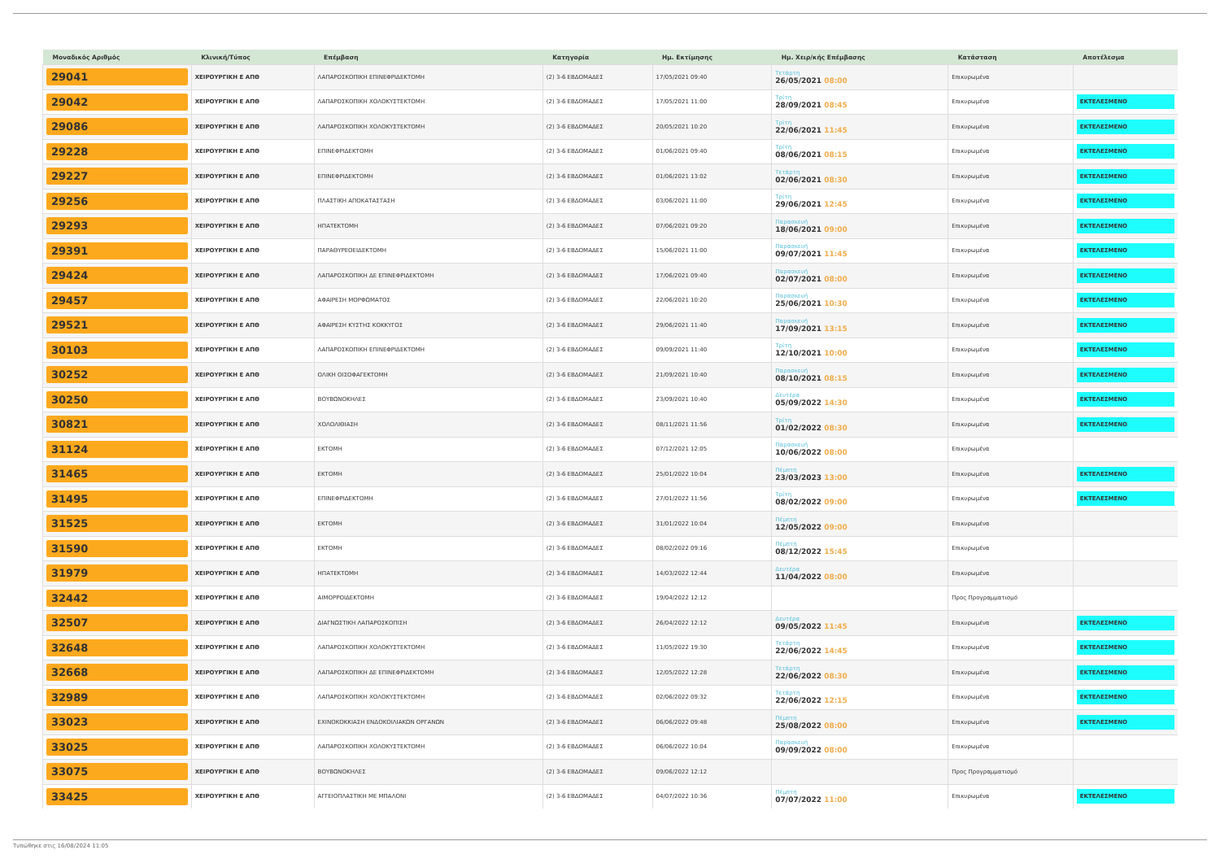| Μοναδικός Αριθμός | Κλινική/Τύπος | Επέμβαση | Κατηγορία | Ημ. Εκτίμησης | Ημ. Χειρ/κής Επέμβασης | Κατάσταση | Αποτέλεσμα |
| --- | --- | --- | --- | --- | --- | --- | --- |
| 29041 | ΧΕΙΡΟΥΡΓΙΚΗ Ε ΑΠΘ | ΛΑΠΑΡΟΣΚΟΠΙΚΗ ΕΠΙΝΕΦΡΙΔΕΚΤΟΜΗ | (2) 3-6 ΕΒΔΟΜΑΔΕΣ | 17/05/2021 09:40 | Τετάρτη 26/05/2021 08:00 | Επικυρωμένα | |
| 29042 | ΧΕΙΡΟΥΡΓΙΚΗ Ε ΑΠΘ | ΛΑΠΑΡΟΣΚΟΠΙΚΗ ΧΟΛΟΚΥΣΤΕΚΤΟΜΗ | (2) 3-6 ΕΒΔΟΜΑΔΕΣ | 17/05/2021 11:00 | Τρίτη 28/09/2021 08:45 | Επικυρωμένα | ΕΚΤΕΛΕΣΜΕΝΟ |
| 29086 | ΧΕΙΡΟΥΡΓΙΚΗ Ε ΑΠΘ | ΛΑΠΑΡΟΣΚΟΠΙΚΗ ΧΟΛΟΚΥΣΤΕΚΤΟΜΗ | (2) 3-6 ΕΒΔΟΜΑΔΕΣ | 20/05/2021 10:20 | Τρίτη 22/06/2021 11:45 | Επικυρωμένα | ΕΚΤΕΛΕΣΜΕΝΟ |
| 29228 | ΧΕΙΡΟΥΡΓΙΚΗ Ε ΑΠΘ | ΕΠΙΝΕΦΡΙΔΕΚΤΟΜΗ | (2) 3-6 ΕΒΔΟΜΑΔΕΣ | 01/06/2021 09:40 | Τρίτη 08/06/2021 08:15 | Επικυρωμένα | ΕΚΤΕΛΕΣΜΕΝΟ |
| 29227 | ΧΕΙΡΟΥΡΓΙΚΗ Ε ΑΠΘ | ΕΠΙΝΕΦΡΙΔΕΚΤΟΜΗ | (2) 3-6 ΕΒΔΟΜΑΔΕΣ | 01/06/2021 13:02 | Τετάρτη 02/06/2021 08:30 | Επικυρωμένα | ΕΚΤΕΛΕΣΜΕΝΟ |
| 29256 | ΧΕΙΡΟΥΡΓΙΚΗ Ε ΑΠΘ | ΠΛΑΣΤΙΚΗ ΑΠΟΚΑΤΑΣΤΑΣΗ | (2) 3-6 ΕΒΔΟΜΑΔΕΣ | 03/06/2021 11:00 | Τρίτη 29/06/2021 12:45 | Επικυρωμένα | ΕΚΤΕΛΕΣΜΕΝΟ |
| 29293 | ΧΕΙΡΟΥΡΓΙΚΗ Ε ΑΠΘ | ΗΠΑΤΕΚΤΟΜΗ | (2) 3-6 ΕΒΔΟΜΑΔΕΣ | 07/06/2021 09:20 | Παρασκευή 18/06/2021 09:00 | Επικυρωμένα | ΕΚΤΕΛΕΣΜΕΝΟ |
| 29391 | ΧΕΙΡΟΥΡΓΙΚΗ Ε ΑΠΘ | ΠΑΡΑΘΥΡΕΟΕΙΔΕΚΤΟΜΗ | (2) 3-6 ΕΒΔΟΜΑΔΕΣ | 15/06/2021 11:00 | Παρασκευή 09/07/2021 11:45 | Επικυρωμένα | ΕΚΤΕΛΕΣΜΕΝΟ |
| 29424 | ΧΕΙΡΟΥΡΓΙΚΗ Ε ΑΠΘ | ΛΑΠΑΡΟΣΚΟΠΙΚΗ ΔΕ ΕΠΙΝΕΦΡΙΔΕΚΤΟΜΗ | (2) 3-6 ΕΒΔΟΜΑΔΕΣ | 17/06/2021 09:40 | Παρασκευή 02/07/2021 08:00 | Επικυρωμένα | ΕΚΤΕΛΕΣΜΕΝΟ |
| 29457 | ΧΕΙΡΟΥΡΓΙΚΗ Ε ΑΠΘ | ΑΦΑΙΡΕΣΗ ΜΟΡΦΩΜΑΤΟΣ | (2) 3-6 ΕΒΔΟΜΑΔΕΣ | 22/06/2021 10:20 | Παρασκευή 25/06/2021 10:30 | Επικυρωμένα | ΕΚΤΕΛΕΣΜΕΝΟ |
| 29521 | ΧΕΙΡΟΥΡΓΙΚΗ Ε ΑΠΘ | ΑΦΑΙΡΕΣΗ ΚΥΣΤΗΣ ΚΟΚΚΥΓΟΣ | (2) 3-6 ΕΒΔΟΜΑΔΕΣ | 29/06/2021 11:40 | Παρασκευή 17/09/2021 13:15 | Επικυρωμένα | ΕΚΤΕΛΕΣΜΕΝΟ |
| 30103 | ΧΕΙΡΟΥΡΓΙΚΗ Ε ΑΠΘ | ΛΑΠΑΡΟΣΚΟΠΙΚΗ ΕΠΙΝΕΦΡΙΔΕΚΤΟΜΗ | (2) 3-6 ΕΒΔΟΜΑΔΕΣ | 09/09/2021 11:40 | Τρίτη 12/10/2021 10:00 | Επικυρωμένα | ΕΚΤΕΛΕΣΜΕΝΟ |
| 30252 | ΧΕΙΡΟΥΡΓΙΚΗ Ε ΑΠΘ | ΟΛΙΚΗ ΟΙΣΟΦΑΓΕΚΤΟΜΗ | (2) 3-6 ΕΒΔΟΜΑΔΕΣ | 21/09/2021 10:40 | Παρασκευή 08/10/2021 08:15 | Επικυρωμένα | ΕΚΤΕΛΕΣΜΕΝΟ |
| 30250 | ΧΕΙΡΟΥΡΓΙΚΗ Ε ΑΠΘ | ΒΟΥΒΩΝΟΚΗΛΕΣ | (2) 3-6 ΕΒΔΟΜΑΔΕΣ | 23/09/2021 10:40 | Δευτέρα 05/09/2022 14:30 | Επικυρωμένα | ΕΚΤΕΛΕΣΜΕΝΟ |
| 30821 | ΧΕΙΡΟΥΡΓΙΚΗ Ε ΑΠΘ | ΧΟΛΟΛΙΘΙΑΣΗ | (2) 3-6 ΕΒΔΟΜΑΔΕΣ | 08/11/2021 11:56 | Τρίτη 01/02/2022 08:30 | Επικυρωμένα | ΕΚΤΕΛΕΣΜΕΝΟ |
| 31124 | ΧΕΙΡΟΥΡΓΙΚΗ Ε ΑΠΘ | ΕΚΤΟΜΗ | (2) 3-6 ΕΒΔΟΜΑΔΕΣ | 07/12/2021 12:05 | Παρασκευή 10/06/2022 08:00 | Επικυρωμένα | |
| 31465 | ΧΕΙΡΟΥΡΓΙΚΗ Ε ΑΠΘ | ΕΚΤΟΜΗ | (2) 3-6 ΕΒΔΟΜΑΔΕΣ | 25/01/2022 10:04 | Πέμπτη 23/03/2023 13:00 | Επικυρωμένα | ΕΚΤΕΛΕΣΜΕΝΟ |
| 31495 | ΧΕΙΡΟΥΡΓΙΚΗ Ε ΑΠΘ | ΕΠΙΝΕΦΡΙΔΕΚΤΟΜΗ | (2) 3-6 ΕΒΔΟΜΑΔΕΣ | 27/01/2022 11:56 | Τρίτη 08/02/2022 09:00 | Επικυρωμένα | ΕΚΤΕΛΕΣΜΕΝΟ |
| 31525 | ΧΕΙΡΟΥΡΓΙΚΗ Ε ΑΠΘ | ΕΚΤΟΜΗ | (2) 3-6 ΕΒΔΟΜΑΔΕΣ | 31/01/2022 10:04 | Πέμπτη 12/05/2022 09:00 | Επικυρωμένα | |
| 31590 | ΧΕΙΡΟΥΡΓΙΚΗ Ε ΑΠΘ | ΕΚΤΟΜΗ | (2) 3-6 ΕΒΔΟΜΑΔΕΣ | 08/02/2022 09:16 | Πέμπτη 08/12/2022 15:45 | Επικυρωμένα | |
| 31979 | ΧΕΙΡΟΥΡΓΙΚΗ Ε ΑΠΘ | ΗΠΑΤΕΚΤΟΜΗ | (2) 3-6 ΕΒΔΟΜΑΔΕΣ | 14/03/2022 12:44 | Δευτέρα 11/04/2022 08:00 | Επικυρωμένα | |
| 32442 | ΧΕΙΡΟΥΡΓΙΚΗ Ε ΑΠΘ | ΑΙΜΟΡΡΟΙΔΕΚΤΟΜΗ | (2) 3-6 ΕΒΔΟΜΑΔΕΣ | 19/04/2022 12:12 | | Προς Προγραμματισμό | |
| 32507 | ΧΕΙΡΟΥΡΓΙΚΗ Ε ΑΠΘ | ΔΙΑΓΝΩΣΤΙΚΗ ΛΑΠΑΡΟΣΚΟΠΙΣΗ | (2) 3-6 ΕΒΔΟΜΑΔΕΣ | 26/04/2022 12:12 | Δευτέρα 09/05/2022 11:45 | Επικυρωμένα | ΕΚΤΕΛΕΣΜΕΝΟ |
| 32648 | ΧΕΙΡΟΥΡΓΙΚΗ Ε ΑΠΘ | ΛΑΠΑΡΟΣΚΟΠΙΚΗ ΧΟΛΟΚΥΣΤΕΚΤΟΜΗ | (2) 3-6 ΕΒΔΟΜΑΔΕΣ | 11/05/2022 19:30 | Τετάρτη 22/06/2022 14:45 | Επικυρωμένα | ΕΚΤΕΛΕΣΜΕΝΟ |
| 32668 | ΧΕΙΡΟΥΡΓΙΚΗ Ε ΑΠΘ | ΛΑΠΑΡΟΣΚΟΠΙΚΗ ΔΕ ΕΠΙΝΕΦΡΙΔΕΚΤΟΜΗ | (2) 3-6 ΕΒΔΟΜΑΔΕΣ | 12/05/2022 12:28 | Τετάρτη 22/06/2022 08:30 | Επικυρωμένα | ΕΚΤΕΛΕΣΜΕΝΟ |
| 32989 | ΧΕΙΡΟΥΡΓΙΚΗ Ε ΑΠΘ | ΛΑΠΑΡΟΣΚΟΠΙΚΗ ΧΟΛΟΚΥΣΤΕΚΤΟΜΗ | (2) 3-6 ΕΒΔΟΜΑΔΕΣ | 02/06/2022 09:32 | Τετάρτη 22/06/2022 12:15 | Επικυρωμένα | ΕΚΤΕΛΕΣΜΕΝΟ |
| 33023 | ΧΕΙΡΟΥΡΓΙΚΗ Ε ΑΠΘ | ΕΧΙΝΟΚΟΚΚΙΑΣΗ ΕΝΔΟΚΟΙΛΙΑΚΩΝ ΟΡΓΑΝΩΝ | (2) 3-6 ΕΒΔΟΜΑΔΕΣ | 06/06/2022 09:48 | Πέμπτη 25/08/2022 08:00 | Επικυρωμένα | ΕΚΤΕΛΕΣΜΕΝΟ |
| 33025 | ΧΕΙΡΟΥΡΓΙΚΗ Ε ΑΠΘ | ΛΑΠΑΡΟΣΚΟΠΙΚΗ ΧΟΛΟΚΥΣΤΕΚΤΟΜΗ | (2) 3-6 ΕΒΔΟΜΑΔΕΣ | 06/06/2022 10:04 | Παρασκευή 09/09/2022 08:00 | Επικυρωμένα | |
| 33075 | ΧΕΙΡΟΥΡΓΙΚΗ Ε ΑΠΘ | ΒΟΥΒΩΝΟΚΗΛΕΣ | (2) 3-6 ΕΒΔΟΜΑΔΕΣ | 09/06/2022 12:12 | | Προς Προγραμματισμό | |
| 33425 | ΧΕΙΡΟΥΡΓΙΚΗ Ε ΑΠΘ | ΑΓΓΕΙΟΠΛΑΣΤΙΚΗ ΜΕ ΜΠΑΛΟΝΙ | (2) 3-6 ΕΒΔΟΜΑΔΕΣ | 04/07/2022 10:36 | Πέμπτη 07/07/2022 11:00 | Επικυρωμένα | ΕΚΤΕΛΕΣΜΕΝΟ |
Τυπώθηκε στις 16/08/2024 11:05